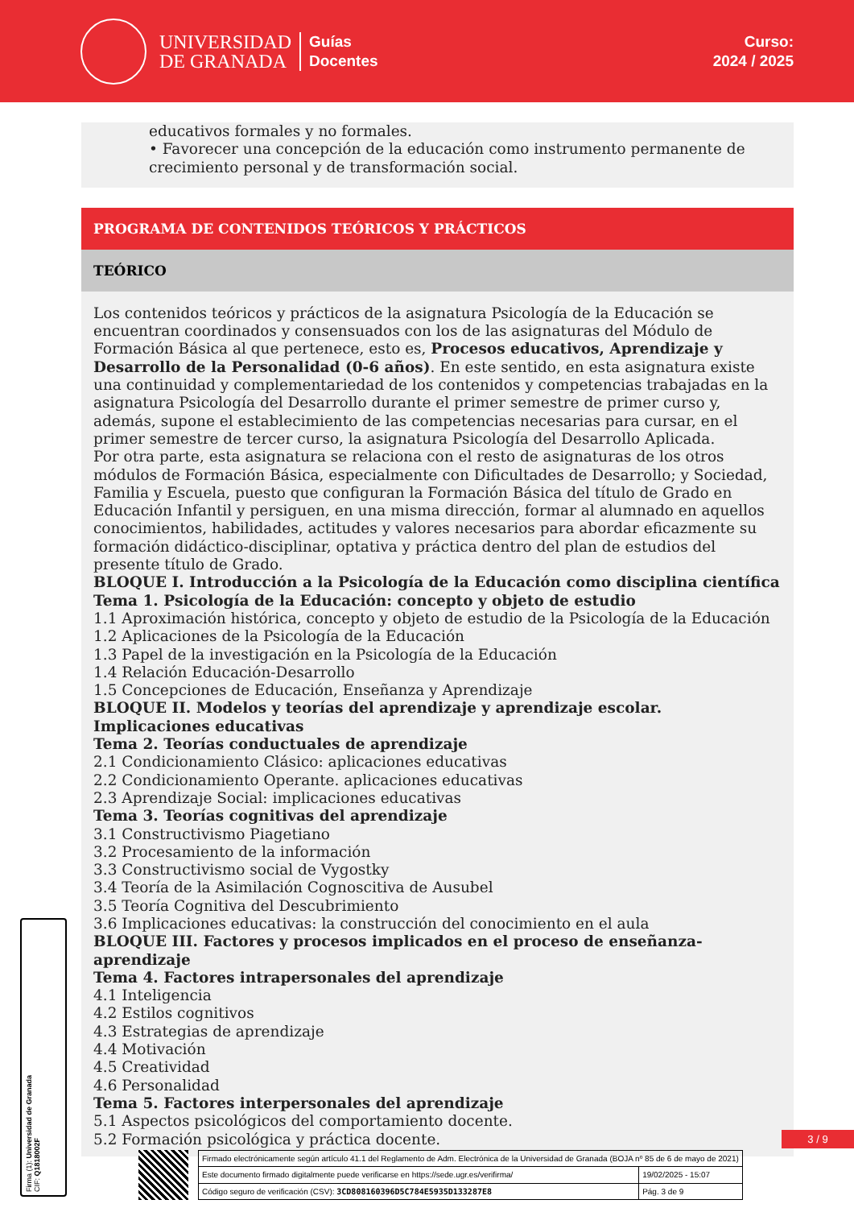UNIVERSIDAD
DE GRANADA
Guías
Docentes
Curso:
2024 / 2025
educativos formales y no formales.
• Favorecer una concepción de la educación como instrumento permanente de crecimiento personal y de transformación social.
PROGRAMA DE CONTENIDOS TEÓRICOS Y PRÁCTICOS
TEÓRICO
Los contenidos teóricos y prácticos de la asignatura Psicología de la Educación se encuentran coordinados y consensuados con los de las asignaturas del Módulo de Formación Básica al que pertenece, esto es, Procesos educativos, Aprendizaje y Desarrollo de la Personalidad (0-6 años). En este sentido, en esta asignatura existe una continuidad y complementariedad de los contenidos y competencias trabajadas en la asignatura Psicología del Desarrollo durante el primer semestre de primer curso y, además, supone el establecimiento de las competencias necesarias para cursar, en el primer semestre de tercer curso, la asignatura Psicología del Desarrollo Aplicada.
Por otra parte, esta asignatura se relaciona con el resto de asignaturas de los otros módulos de Formación Básica, especialmente con Dificultades de Desarrollo; y Sociedad, Familia y Escuela, puesto que configuran la Formación Básica del título de Grado en Educación Infantil y persiguen, en una misma dirección, formar al alumnado en aquellos conocimientos, habilidades, actitudes y valores necesarios para abordar eficazmente su formación didáctico-disciplinar, optativa y práctica dentro del plan de estudios del presente título de Grado.
BLOQUE I. Introducción a la Psicología de la Educación como disciplina científica
Tema 1. Psicología de la Educación: concepto y objeto de estudio
1.1 Aproximación histórica, concepto y objeto de estudio de la Psicología de la Educación
1.2 Aplicaciones de la Psicología de la Educación
1.3 Papel de la investigación en la Psicología de la Educación
1.4 Relación Educación-Desarrollo
1.5 Concepciones de Educación, Enseñanza y Aprendizaje
BLOQUE II. Modelos y teorías del aprendizaje y aprendizaje escolar. Implicaciones educativas
Tema 2. Teorías conductuales de aprendizaje
2.1 Condicionamiento Clásico: aplicaciones educativas
2.2 Condicionamiento Operante. aplicaciones educativas
2.3 Aprendizaje Social: implicaciones educativas
Tema 3. Teorías cognitivas del aprendizaje
3.1 Constructivismo Piagetiano
3.2 Procesamiento de la información
3.3 Constructivismo social de Vygostky
3.4 Teoría de la Asimilación Cognoscitiva de Ausubel
3.5 Teoría Cognitiva del Descubrimiento
3.6 Implicaciones educativas: la construcción del conocimiento en el aula
BLOQUE III. Factores y procesos implicados en el proceso de enseñanza-aprendizaje
Tema 4. Factores intrapersonales del aprendizaje
4.1 Inteligencia
4.2 Estilos cognitivos
4.3 Estrategias de aprendizaje
4.4 Motivación
4.5 Creatividad
4.6 Personalidad
Tema 5. Factores interpersonales del aprendizaje
5.1 Aspectos psicológicos del comportamiento docente.
5.2 Formación psicológica y práctica docente.
Firma (1): Universidad de Granada
CIF: Q1818002F
3 / 9
| Firmado electrónicamente según artículo 41.1 del Reglamento de Adm. Electrónica de la Universidad de Granada (BOJA nº 85 de 6 de mayo de 2021) | |
| Este documento firmado digitalmente puede verificarse en https://sede.ugr.es/verifirma/ | 19/02/2025 - 15:07 |
| Código seguro de verificación (CSV): 3CD808160396D5C784E5935D133287E8 | Pág. 3 de 9 |